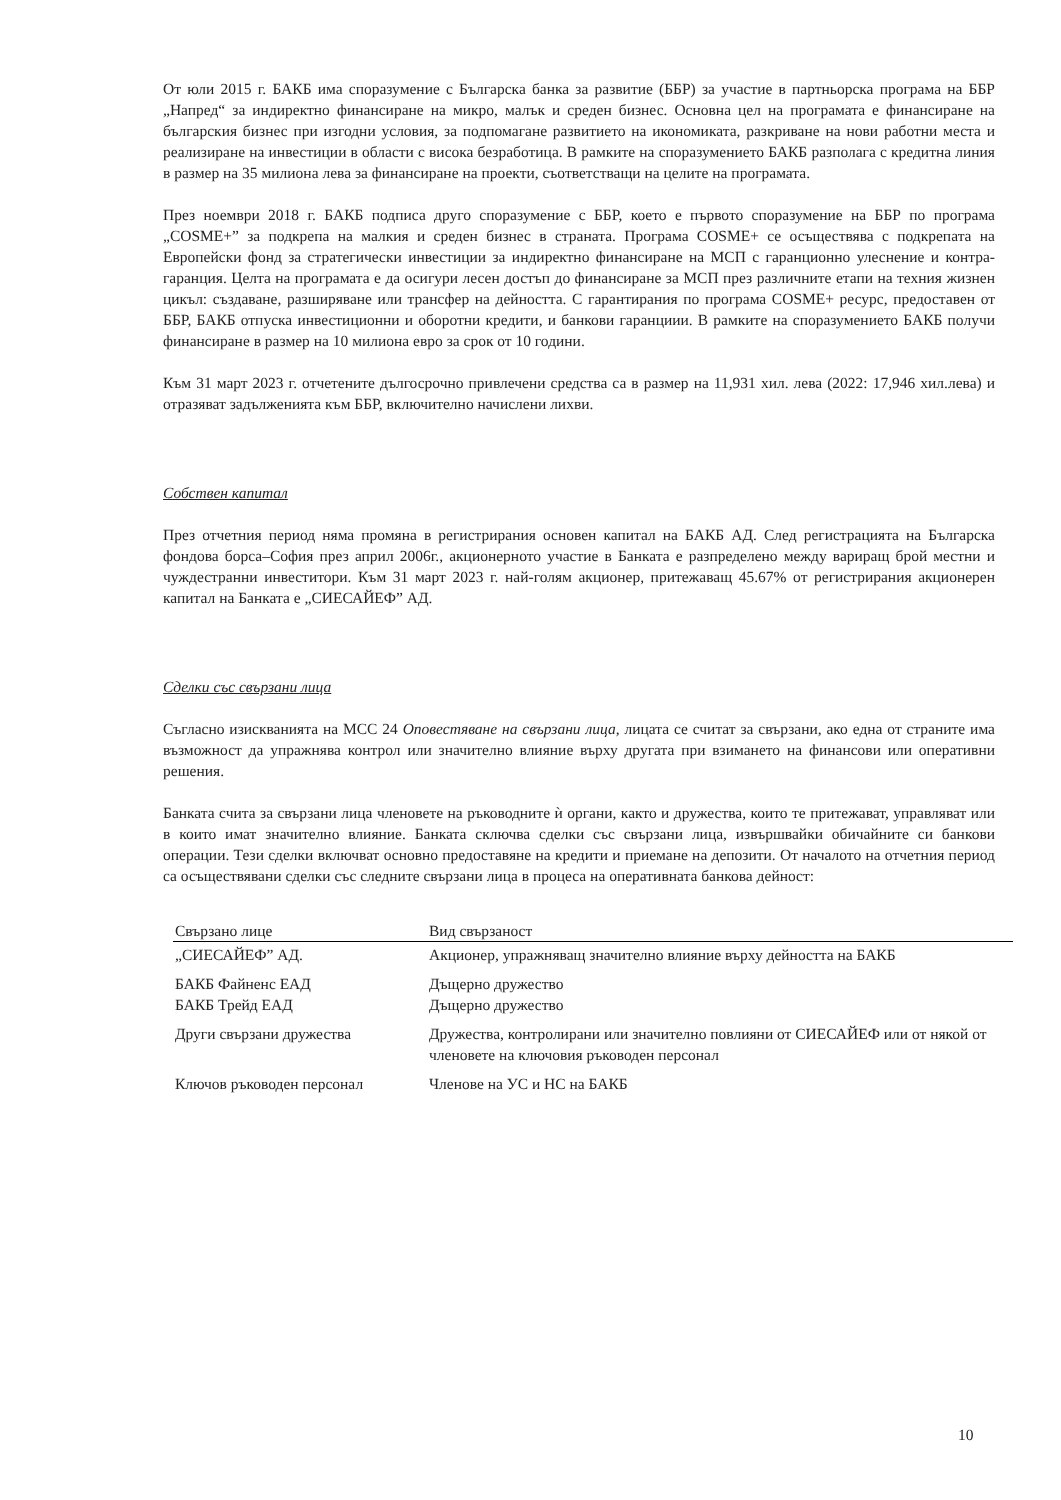От юли 2015 г. БАКБ има споразумение с Българска банка за развитие (ББР) за участие в партньорска програма на ББР „Напред“ за индиректно финансиране на микро, малък и среден бизнес. Основна цел на програмата е финансиране на българския бизнес при изгодни условия, за подпомагане развитието на икономиката, разкриване на нови работни места и реализиране на инвестиции в области с висока безработица. В рамките на споразумението БАКБ разполага с кредитна линия в размер на 35 милиона лева за финансиране на проекти, съответстващи на целите на програмата.
През ноември 2018 г. БАКБ подписа друго споразумение с ББР, което е първото споразумение на ББР по програма „COSME+” за подкрепа на малкия и среден бизнес в страната. Програма COSME+ се осъществява с подкрепата на Европейски фонд за стратегически инвестиции за индиректно финансиране на МСП с гаранционно улеснение и контра-гаранция. Целта на програмата е да осигури лесен достъп до финансиране за МСП през различните етапи на техния жизнен цикъл: създаване, разширяване или трансфер на дейността. С гарантирания по програма COSME+ ресурс, предоставен от ББР, БАКБ отпуска инвестиционни и оборотни кредити, и банкови гаранциии. В рамките на споразумението БАКБ получи финансиране в размер на 10 милиона евро за срок от 10 години.
Към 31 март 2023 г. отчетените дългосрочно привлечени средства са в размер на 11,931 хил. лева (2022: 17,946 хил.лева) и отразяват задълженията към ББР, включително начислени лихви.
Собствен капитал
През отчетния период няма промяна в регистрирания основен капитал на БАКБ АД. След регистрацията на Българска фондова борса–София през април 2006г., акционерното участие в Банката е разпределено между вариращ брой местни и чуждестранни инвеститори. Към 31 март 2023 г. най-голям акционер, притежаващ 45.67% от регистрирания акционерен капитал на Банката е „СИЕСАЙЕФ” АД.
Сделки със свързани лица
Съгласно изискванията на МСС 24 Оповестяване на свързани лица, лицата се считат за свързани, ако една от страните има възможност да упражнява контрол или значително влияние върху другата при взимането на финансови или оперативни решения.
Банката счита за свързани лица членовете на ръководните ѝ органи, както и дружества, които те притежават, управляват или в които имат значително влияние. Банката сключва сделки със свързани лица, извършвайки обичайните си банкови операции. Тези сделки включват основно предоставяне на кредити и приемане на депозити. От началото на отчетния период са осъществявани сделки със следните свързани лица в процеса на оперативната банкова дейност:
| Свързано лице | Вид свързаност |
| --- | --- |
| „СИЕСАЙЕФ” АД. | Акционер, упражняващ значително влияние върху дейността на БАКБ |
| БАКБ Файненс ЕАД БАКБ Трейд ЕАД | Дъщерно дружество Дъщерно дружество |
| Други свързани дружества | Дружества, контролирани или значително повлияни от СИЕСАЙЕФ или от някой от членовете на ключовия ръководен персонал |
| Ключов ръководен персонал | Членове на УС и НС на БАКБ |
10